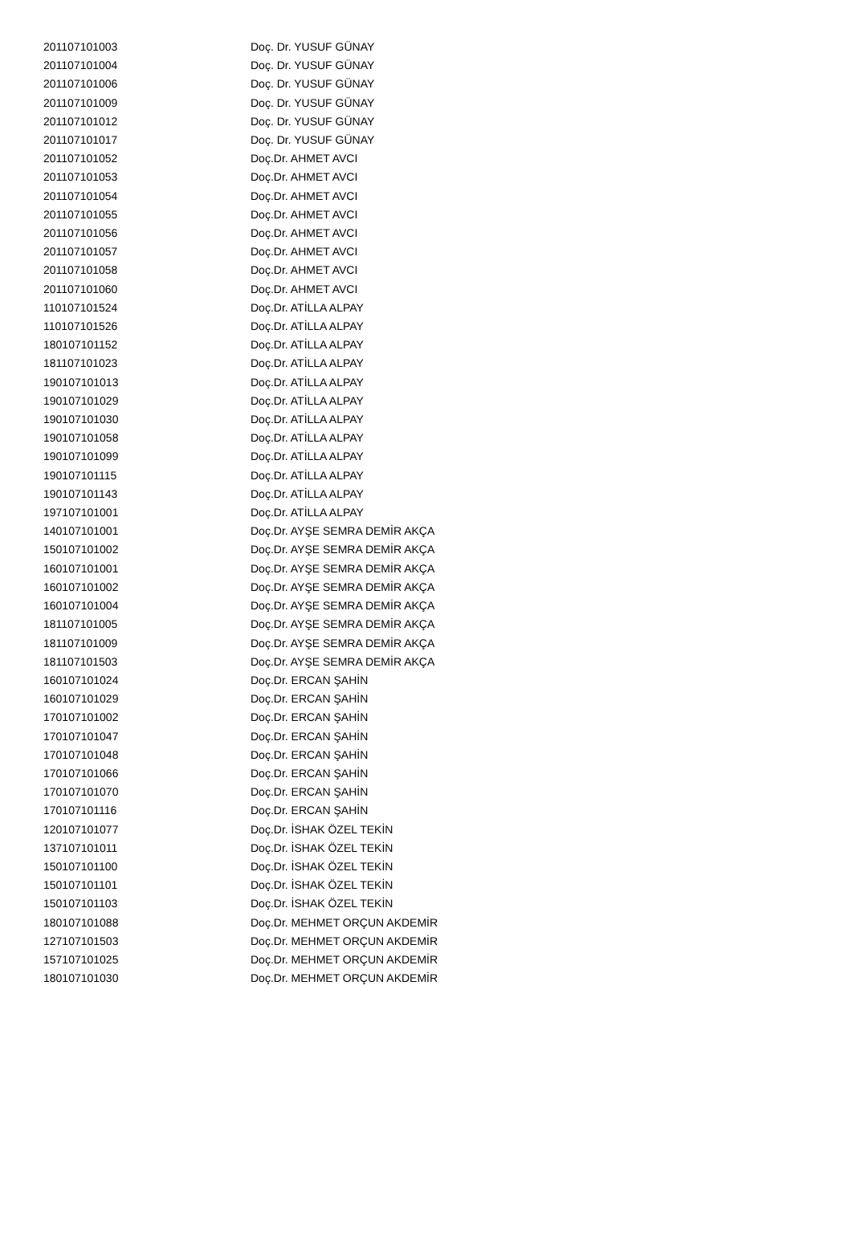| 201107101003 | Doç. Dr. YUSUF GÜNAY |
| 201107101004 | Doç. Dr. YUSUF GÜNAY |
| 201107101006 | Doç. Dr. YUSUF GÜNAY |
| 201107101009 | Doç. Dr. YUSUF GÜNAY |
| 201107101012 | Doç. Dr. YUSUF GÜNAY |
| 201107101017 | Doç. Dr. YUSUF GÜNAY |
| 201107101052 | Doç.Dr. AHMET AVCI |
| 201107101053 | Doç.Dr. AHMET AVCI |
| 201107101054 | Doç.Dr. AHMET AVCI |
| 201107101055 | Doç.Dr. AHMET AVCI |
| 201107101056 | Doç.Dr. AHMET AVCI |
| 201107101057 | Doç.Dr. AHMET AVCI |
| 201107101058 | Doç.Dr. AHMET AVCI |
| 201107101060 | Doç.Dr. AHMET AVCI |
| 110107101524 | Doç.Dr. ATİLLA ALPAY |
| 110107101526 | Doç.Dr. ATİLLA ALPAY |
| 180107101152 | Doç.Dr. ATİLLA ALPAY |
| 181107101023 | Doç.Dr. ATİLLA ALPAY |
| 190107101013 | Doç.Dr. ATİLLA ALPAY |
| 190107101029 | Doç.Dr. ATİLLA ALPAY |
| 190107101030 | Doç.Dr. ATİLLA ALPAY |
| 190107101058 | Doç.Dr. ATİLLA ALPAY |
| 190107101099 | Doç.Dr. ATİLLA ALPAY |
| 190107101115 | Doç.Dr. ATİLLA ALPAY |
| 190107101143 | Doç.Dr. ATİLLA ALPAY |
| 197107101001 | Doç.Dr. ATİLLA ALPAY |
| 140107101001 | Doç.Dr. AYŞE SEMRA DEMİR AKÇA |
| 150107101002 | Doç.Dr. AYŞE SEMRA DEMİR AKÇA |
| 160107101001 | Doç.Dr. AYŞE SEMRA DEMİR AKÇA |
| 160107101002 | Doç.Dr. AYŞE SEMRA DEMİR AKÇA |
| 160107101004 | Doç.Dr. AYŞE SEMRA DEMİR AKÇA |
| 181107101005 | Doç.Dr. AYŞE SEMRA DEMİR AKÇA |
| 181107101009 | Doç.Dr. AYŞE SEMRA DEMİR AKÇA |
| 181107101503 | Doç.Dr. AYŞE SEMRA DEMİR AKÇA |
| 160107101024 | Doç.Dr. ERCAN ŞAHİN |
| 160107101029 | Doç.Dr. ERCAN ŞAHİN |
| 170107101002 | Doç.Dr. ERCAN ŞAHİN |
| 170107101047 | Doç.Dr. ERCAN ŞAHİN |
| 170107101048 | Doç.Dr. ERCAN ŞAHİN |
| 170107101066 | Doç.Dr. ERCAN ŞAHİN |
| 170107101070 | Doç.Dr. ERCAN ŞAHİN |
| 170107101116 | Doç.Dr. ERCAN ŞAHİN |
| 120107101077 | Doç.Dr. İSHAK ÖZEL TEKİN |
| 137107101011 | Doç.Dr. İSHAK ÖZEL TEKİN |
| 150107101100 | Doç.Dr. İSHAK ÖZEL TEKİN |
| 150107101101 | Doç.Dr. İSHAK ÖZEL TEKİN |
| 150107101103 | Doç.Dr. İSHAK ÖZEL TEKİN |
| 180107101088 | Doç.Dr. MEHMET ORÇUN AKDEMİR |
| 127107101503 | Doç.Dr. MEHMET ORÇUN AKDEMİR |
| 157107101025 | Doç.Dr. MEHMET ORÇUN AKDEMİR |
| 180107101030 | Doç.Dr. MEHMET ORÇUN AKDEMİR |